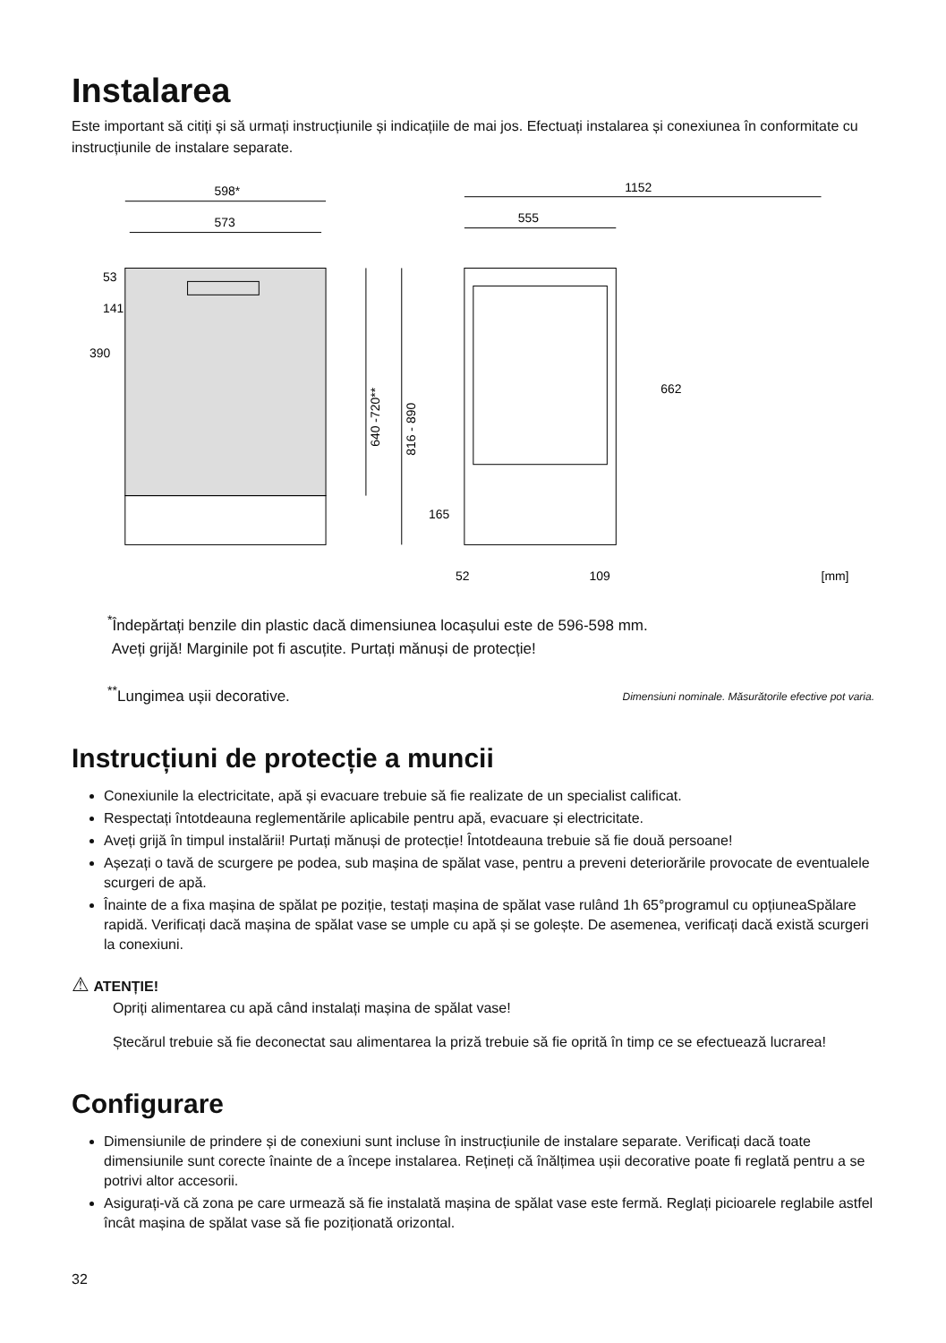Instalarea
Este important să citiți și să urmați instrucțiunile și indicațiile de mai jos. Efectuați instalarea și conexiunea în conformitate cu instrucțiunile de instalare separate.
598*
573
390
141
53
640 -720**
816 - 890
1152
555
662
165
52
109
[mm]
<sup>*</sup> Îndepărtați benzile din plastic dacă dimensiunea locașului este de 596-598 mm.
Aveți grijă! Marginile pot fi ascuțite. Purtați mănuși de protecție!
<sup>**</sup> Lungimea ușii decorative. Dimensiuni nominale. Măsurătorile efective pot varia.
Instrucțiuni de protecție a muncii
Conexiunile la electricitate, apă și evacuare trebuie să fie realizate de un specialist calificat.
Respectați întotdeauna reglementările aplicabile pentru apă, evacuare și electricitate.
Aveți grijă în timpul instalării! Purtați mănuși de protecție! Întotdeauna trebuie să fie două persoane!
Așezați o tavă de scurgere pe podea, sub mașina de spălat vase, pentru a preveni deteriorările provocate de eventualele scurgeri de apă.
Înainte de a fixa mașina de spălat pe poziție, testați mașina de spălat vase rulând 1h 65°programul cu opțiuneaSpălare rapidă. Verificați dacă mașina de spălat vase se umple cu apă și se golește. De asemenea, verificați dacă există scurgeri la conexiuni.
⚠ ATENȚIE!
Opriți alimentarea cu apă când instalați mașina de spălat vase!
Ștecărul trebuie să fie deconectat sau alimentarea la priză trebuie să fie oprită în timp ce se efectuează lucrarea!
Configurare
Dimensiunile de prindere și de conexiuni sunt incluse în instrucțiunile de instalare separate. Verificați dacă toate dimensiunile sunt corecte înainte de a începe instalarea. Rețineți că înălțimea ușii decorative poate fi reglată pentru a se potrivi altor accesorii.
Asigurați-vă că zona pe care urmează să fie instalată mașina de spălat vase este fermă. Reglați picioarele reglabile astfel încât mașina de spălat vase să fie poziționată orizontal.
32